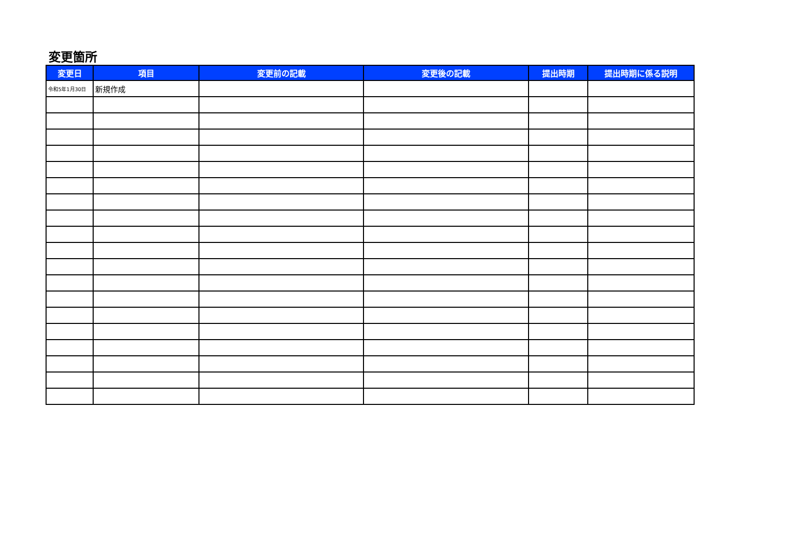変更箇所
| 変更日 | 項目 | 変更前の記載 | 変更後の記載 | 提出時期 | 提出時期に係る説明 |
| --- | --- | --- | --- | --- | --- |
| 令和5年1月30日 | 新規作成 | | | | |